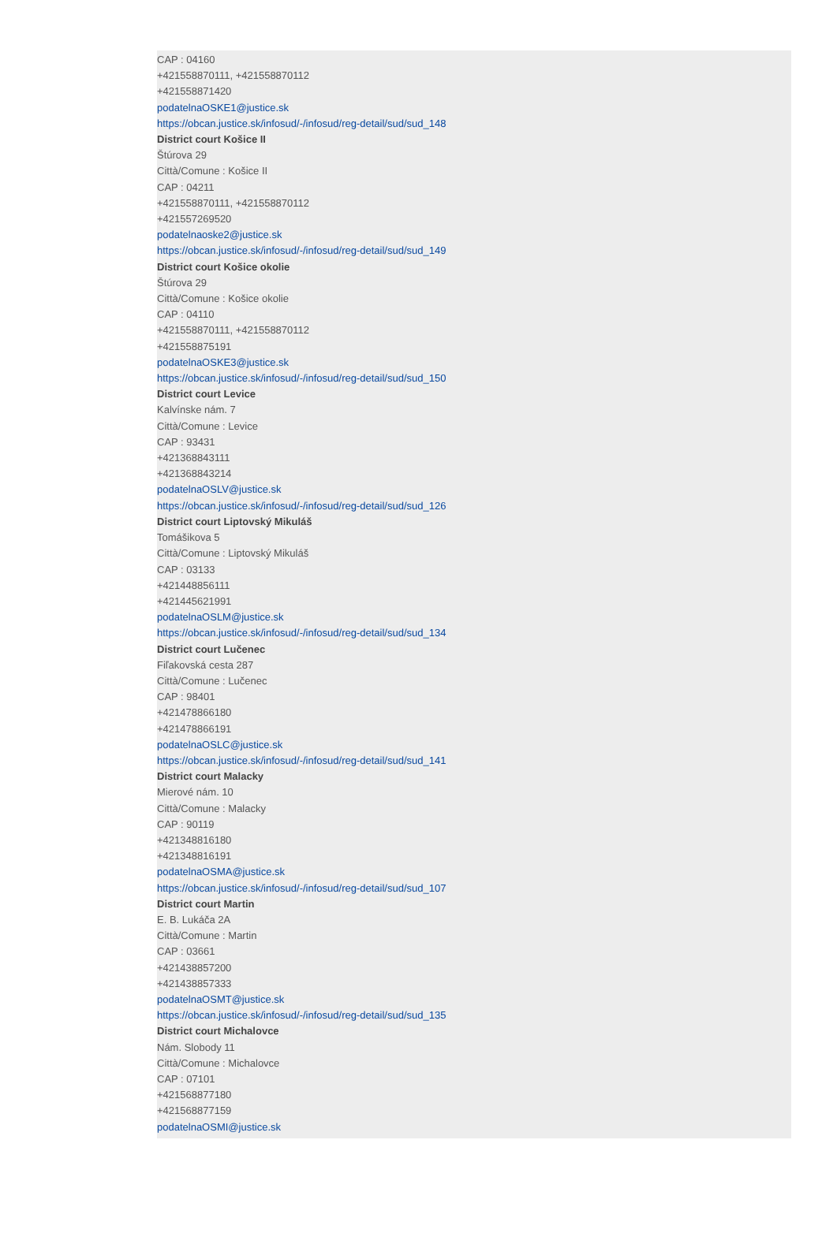CAP : 04160
+421558870111, +421558870112
+421558871420
podatelnaOSKE1@justice.sk
https://obcan.justice.sk/infosud/-/infosud/reg-detail/sud/sud_148
District court Košice II
Štúrova 29
Città/Comune : Košice II
CAP : 04211
+421558870111, +421558870112
+421557269520
podatelnaoske2@justice.sk
https://obcan.justice.sk/infosud/-/infosud/reg-detail/sud/sud_149
District court Košice okolie
Štúrova 29
Città/Comune : Košice okolie
CAP : 04110
+421558870111, +421558870112
+421558875191
podatelnaOSKE3@justice.sk
https://obcan.justice.sk/infosud/-/infosud/reg-detail/sud/sud_150
District court Levice
Kalvínske nám. 7
Città/Comune : Levice
CAP : 93431
+421368843111
+421368843214
podatelnaOSLV@justice.sk
https://obcan.justice.sk/infosud/-/infosud/reg-detail/sud/sud_126
District court Liptovský Mikuláš
Tomášikova 5
Città/Comune : Liptovský Mikuláš
CAP : 03133
+421448856111
+421445621991
podatelnaOSLM@justice.sk
https://obcan.justice.sk/infosud/-/infosud/reg-detail/sud/sud_134
District court Lučenec
Fiľakovská cesta 287
Città/Comune : Lučenec
CAP : 98401
+421478866180
+421478866191
podatelnaOSLC@justice.sk
https://obcan.justice.sk/infosud/-/infosud/reg-detail/sud/sud_141
District court Malacky
Mierové nám. 10
Città/Comune : Malacky
CAP : 90119
+421348816180
+421348816191
podatelnaOSMA@justice.sk
https://obcan.justice.sk/infosud/-/infosud/reg-detail/sud/sud_107
District court Martin
E. B. Lukáča 2A
Città/Comune : Martin
CAP : 03661
+421438857200
+421438857333
podatelnaOSMT@justice.sk
https://obcan.justice.sk/infosud/-/infosud/reg-detail/sud/sud_135
District court Michalovce
Nám. Slobody 11
Città/Comune : Michalovce
CAP : 07101
+421568877180
+421568877159
podatelnaOSMI@justice.sk